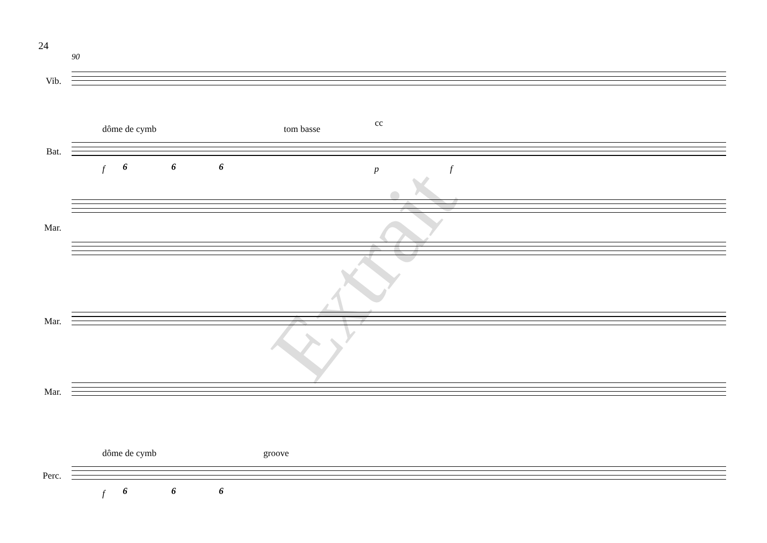Extrait
24
90
Vib.
dôme de cymb tom basse
cc
Bat.
f 6 6 6 p f
Mar.
Mar.
Mar.
dôme de cymb groove
Perc.
f 6 6 6